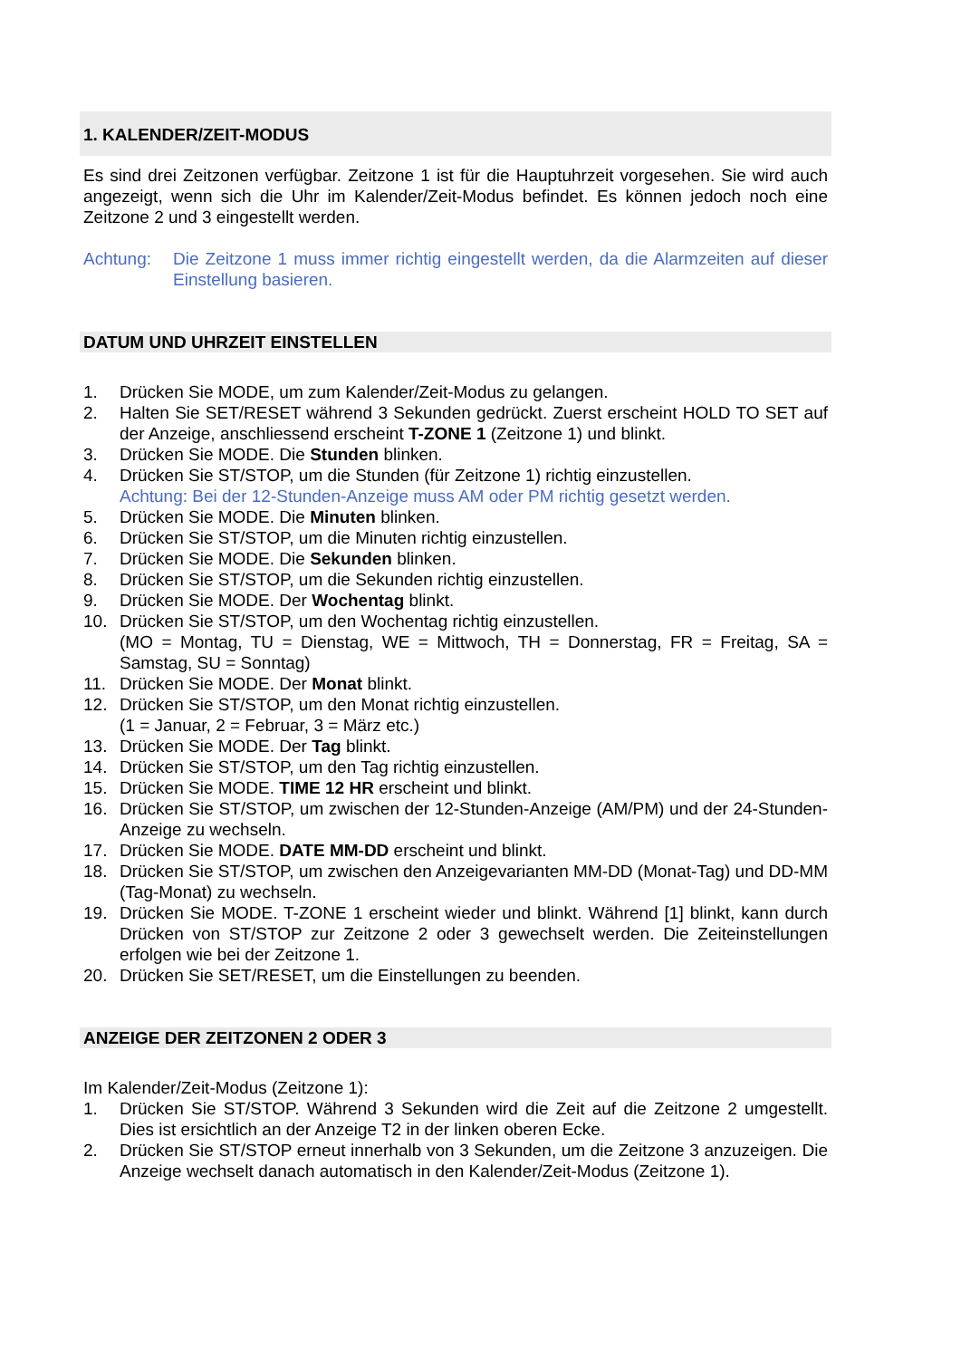1. KALENDER/ZEIT-MODUS
Es sind drei Zeitzonen verfügbar. Zeitzone 1 ist für die Hauptuhrzeit vorgesehen. Sie wird auch angezeigt, wenn sich die Uhr im Kalender/Zeit-Modus befindet. Es können jedoch noch eine Zeitzone 2 und 3 eingestellt werden.
Achtung: Die Zeitzone 1 muss immer richtig eingestellt werden, da die Alarmzeiten auf dieser Einstellung basieren.
DATUM UND UHRZEIT EINSTELLEN
1. Drücken Sie MODE, um zum Kalender/Zeit-Modus zu gelangen.
2. Halten Sie SET/RESET während 3 Sekunden gedrückt. Zuerst erscheint HOLD TO SET auf der Anzeige, anschliessend erscheint T-ZONE 1 (Zeitzone 1) und blinkt.
3. Drücken Sie MODE. Die Stunden blinken.
4. Drücken Sie ST/STOP, um die Stunden (für Zeitzone 1) richtig einzustellen.
Achtung: Bei der 12-Stunden-Anzeige muss AM oder PM richtig gesetzt werden.
5. Drücken Sie MODE. Die Minuten blinken.
6. Drücken Sie ST/STOP, um die Minuten richtig einzustellen.
7. Drücken Sie MODE. Die Sekunden blinken.
8. Drücken Sie ST/STOP, um die Sekunden richtig einzustellen.
9. Drücken Sie MODE. Der Wochentag blinkt.
10. Drücken Sie ST/STOP, um den Wochentag richtig einzustellen.
(MO = Montag, TU = Dienstag, WE = Mittwoch, TH = Donnerstag, FR = Freitag, SA = Samstag, SU = Sonntag)
11. Drücken Sie MODE. Der Monat blinkt.
12. Drücken Sie ST/STOP, um den Monat richtig einzustellen.
(1 = Januar, 2 = Februar, 3 = März etc.)
13. Drücken Sie MODE. Der Tag blinkt.
14. Drücken Sie ST/STOP, um den Tag richtig einzustellen.
15. Drücken Sie MODE. TIME 12 HR erscheint und blinkt.
16. Drücken Sie ST/STOP, um zwischen der 12-Stunden-Anzeige (AM/PM) und der 24-Stunden-Anzeige zu wechseln.
17. Drücken Sie MODE. DATE MM-DD erscheint und blinkt.
18. Drücken Sie ST/STOP, um zwischen den Anzeigevarianten MM-DD (Monat-Tag) und DD-MM (Tag-Monat) zu wechseln.
19. Drücken Sie MODE. T-ZONE 1 erscheint wieder und blinkt. Während [1] blinkt, kann durch Drücken von ST/STOP zur Zeitzone 2 oder 3 gewechselt werden. Die Zeiteinstellungen erfolgen wie bei der Zeitzone 1.
20. Drücken Sie SET/RESET, um die Einstellungen zu beenden.
ANZEIGE DER ZEITZONEN 2 ODER 3
Im Kalender/Zeit-Modus (Zeitzone 1):
1. Drücken Sie ST/STOP. Während 3 Sekunden wird die Zeit auf die Zeitzone 2 umgestellt. Dies ist ersichtlich an der Anzeige T2 in der linken oberen Ecke.
2. Drücken Sie ST/STOP erneut innerhalb von 3 Sekunden, um die Zeitzone 3 anzuzeigen. Die Anzeige wechselt danach automatisch in den Kalender/Zeit-Modus (Zeitzone 1).